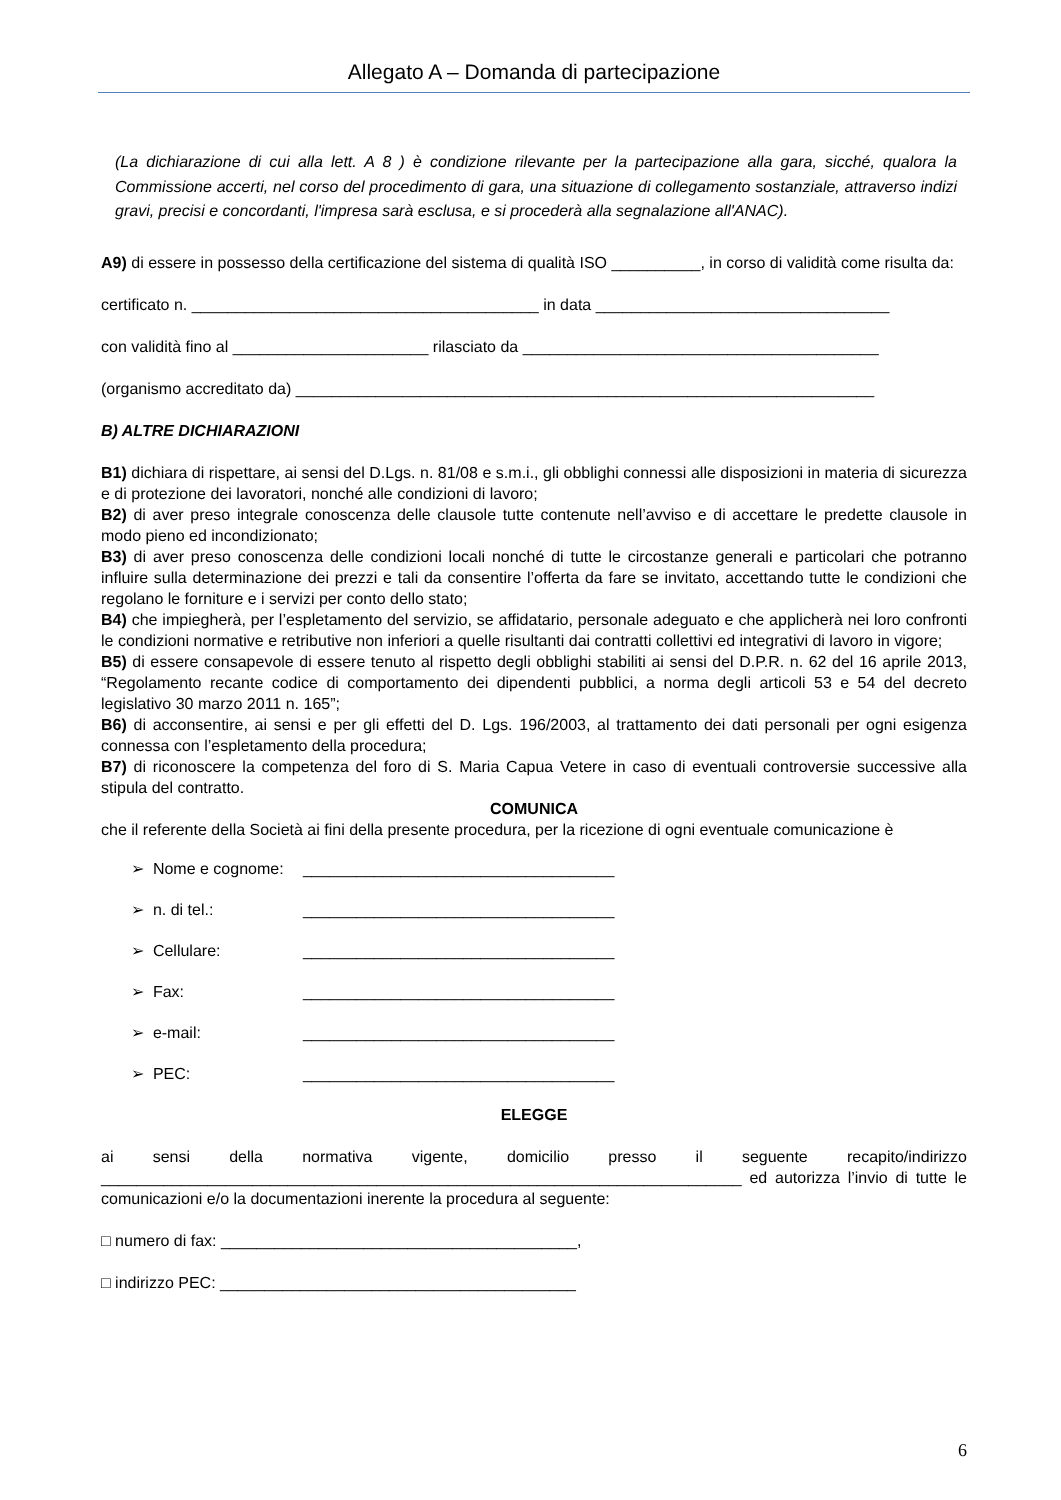Allegato A – Domanda di partecipazione
(La dichiarazione di cui alla lett. A 8 ) è condizione rilevante per la partecipazione alla gara, sicché, qualora la Commissione accerti, nel corso del procedimento di gara, una situazione di collegamento sostanziale, attraverso indizi gravi, precisi e concordanti, l'impresa sarà esclusa, e si procederà alla segnalazione all'ANAC).
A9) di essere in possesso della certificazione del sistema di qualità ISO __________, in corso di validità come risulta da:
certificato n. _______________________________________ in data _________________________________
con validità fino al ______________________ rilasciato da ________________________________________
(organismo accreditato da) _________________________________________________________________
B) ALTRE DICHIARAZIONI
B1) dichiara di rispettare, ai sensi del D.Lgs. n. 81/08 e s.m.i., gli obblighi connessi alle disposizioni in materia di sicurezza e di protezione dei lavoratori, nonché alle condizioni di lavoro;
B2) di aver preso integrale conoscenza delle clausole tutte contenute nell’avviso e di accettare le predette clausole in modo pieno ed incondizionato;
B3) di aver preso conoscenza delle condizioni locali nonché di tutte le circostanze generali e particolari che potranno influire sulla determinazione dei prezzi e tali da consentire l’offerta da fare se invitato, accettando tutte le condizioni che regolano le forniture e i servizi per conto dello stato;
B4) che impiegherà, per l’espletamento del servizio, se affidatario, personale adeguato e che applicherà nei loro confronti le condizioni normative e retributive non inferiori a quelle risultanti dai contratti collettivi ed integrativi di lavoro in vigore;
B5) di essere consapevole di essere tenuto al rispetto degli obblighi stabiliti ai sensi del D.P.R. n. 62 del 16 aprile 2013, “Regolamento recante codice di comportamento dei dipendenti pubblici, a norma degli articoli 53 e 54 del decreto legislativo 30 marzo 2011 n. 165”;
B6) di acconsentire, ai sensi e per gli effetti del D. Lgs. 196/2003, al trattamento dei dati personali per ogni esigenza connessa con l’espletamento della procedura;
B7) di riconoscere la competenza del foro di S. Maria Capua Vetere in caso di eventuali controversie successive alla stipula del contratto.
COMUNICA
che il referente della Società ai fini della presente procedura, per la ricezione di ogni eventuale comunicazione è
➢ Nome e cognome: ___________________________________
➢ n. di tel.: ___________________________________
➢ Cellulare: ___________________________________
➢ Fax: ___________________________________
➢ e-mail: ___________________________________
➢ PEC: ___________________________________
ELEGGE
ai sensi della normativa vigente, domicilio presso il seguente recapito/indirizzo ________________________________________________________________________ ed autorizza l’invio di tutte le comunicazioni e/o la documentazioni inerente la procedura al seguente:
□ numero di fax: ________________________________________,
□ indirizzo PEC: ________________________________________
6